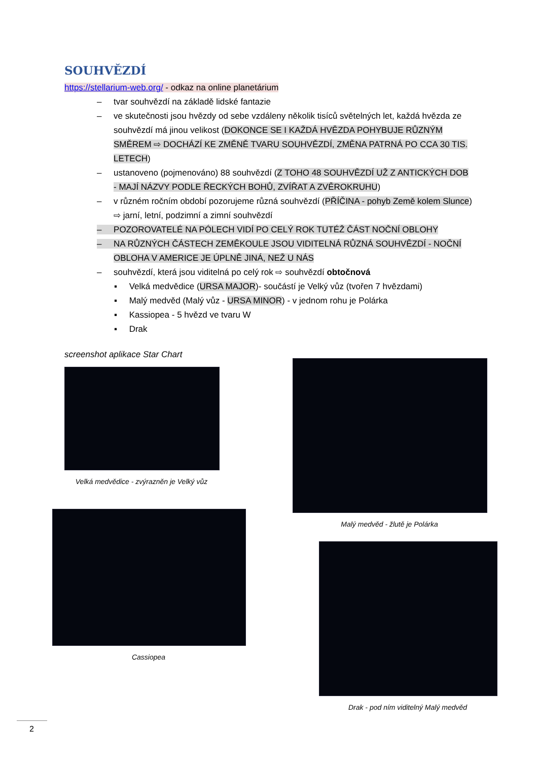SOUHVĚZDÍ
https://stellarium-web.org/ - odkaz na online planetárium
– tvar souhvězdí na základě lidské fantazie
– ve skutečnosti jsou hvězdy od sebe vzdáleny několik tisíců světelných let, každá hvězda ze souhvězdí má jinou velikost (DOKONCE SE I KAŽDÁ HVĚZDA POHYBUJE RŮZNÝM SMĚREM ⇨ DOCHÁZÍ KE ZMĚNĚ TVARU SOUHVĚZDÍ, ZMĚNA PATRNÁ PO CCA 30 TIS. LETECH)
– ustanoveno (pojmenováno) 88 souhvězdí (Z TOHO 48 SOUHVĚZDÍ UŽ Z ANTICKÝCH DOB - MAJÍ NÁZVY PODLE ŘECKÝCH BOHŮ, ZVÍŘAT A ZVĚROKRUHU)
– v různém ročním období pozorujeme různá souhvězdí (PŘÍČINA - pohyb Země kolem Slunce) ⇨ jarní, letní, podzimní a zimní souhvězdí
– POZOROVATELÉ NA PÓLECH VIDÍ PO CELÝ ROK TUTÉŽ ČÁST NOČNÍ OBLOHY
– NA RŮZNÝCH ČÁSTECH ZEMĚKOULE JSOU VIDITELNÁ RŮZNÁ SOUHVĚZDÍ - NOČNÍ OBLOHA V AMERICE JE ÚPLNĚ JINÁ, NEŽ U NÁS
– souhvězdí, která jsou viditelná po celý rok ⇨ souhvězdí obtočnová
▪ Velká medvědice (URSA MAJOR)- součástí je Velký vůz (tvořen 7 hvězdami)
▪ Malý medvěd (Malý vůz - URSA MINOR) - v jednom rohu je Polárka
▪ Kassiopea - 5 hvězd ve tvaru W
▪ Drak
screenshot aplikace Star Chart
Velká medvědice - zvýrazněn je Velký vůz
Cassiopea
Malý medvěd - žlutě je Polárka
Drak - pod ním viditelný Malý medvěd
2